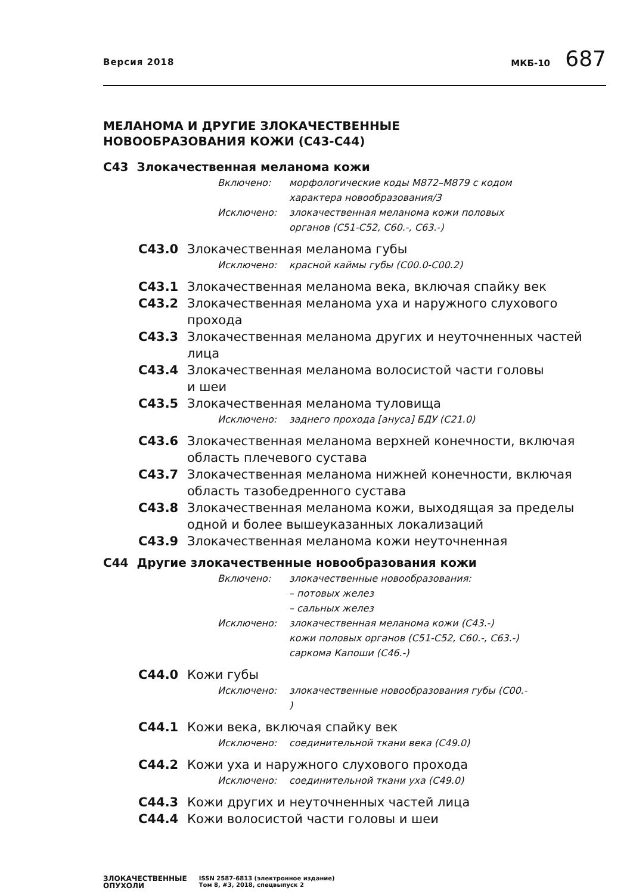Версия 2018
МКБ-10 687
МЕЛАНОМА И ДРУГИЕ ЗЛОКАЧЕСТВЕННЫЕ
НОВООБРАЗОВАНИЯ КОЖИ (С43-С44)
С43 Злокачественная меланома кожи
Включено: морфологические коды М872–М879 с кодом
характера новообразования/3
Исключено: злокачественная меланома кожи половых
органов (С51-С52, С60.-, С63.-)
С43.0 Злокачественная меланома губы
Исключено: красной каймы губы (С00.0-С00.2)
С43.1 Злокачественная меланома века, включая спайку век
С43.2 Злокачественная меланома уха и наружного слухового прохода
С43.3 Злокачественная меланома других и неуточненных частей лица
С43.4 Злокачественная меланома волосистой части головы
и шеи
С43.5 Злокачественная меланома туловища
Исключено: заднего прохода [ануса] БДУ (С21.0)
С43.6 Злокачественная меланома верхней конечности, включая область плечевого сустава
С43.7 Злокачественная меланома нижней конечности, включая область тазобедренного сустава
С43.8 Злокачественная меланома кожи, выходящая за пределы одной и более вышеуказанных локализаций
С43.9 Злокачественная меланома кожи неуточненная
С44 Другие злокачественные новообразования кожи
Включено: злокачественные новообразования:
– потовых желез
– сальных желез
Исключено: злокачественная меланома кожи (С43.-)
кожи половых органов (С51-С52, С60.-, С63.-)
саркома Капоши (С46.-)
С44.0 Кожи губы
Исключено: злокачественные новообразования губы (С00.-
)
С44.1 Кожи века, включая спайку век
Исключено: соединительной ткани века (С49.0)
С44.2 Кожи уха и наружного слухового прохода
Исключено: соединительной ткани уха (С49.0)
С44.3 Кожи других и неуточненных частей лица
С44.4 Кожи волосистой части головы и шеи
ЗЛОКАЧЕСТВЕННЫЕ
ОПУХОЛИ
ISSN 2587-6813 (электронное издание)
Том 8, #3, 2018, спецвыпуск 2